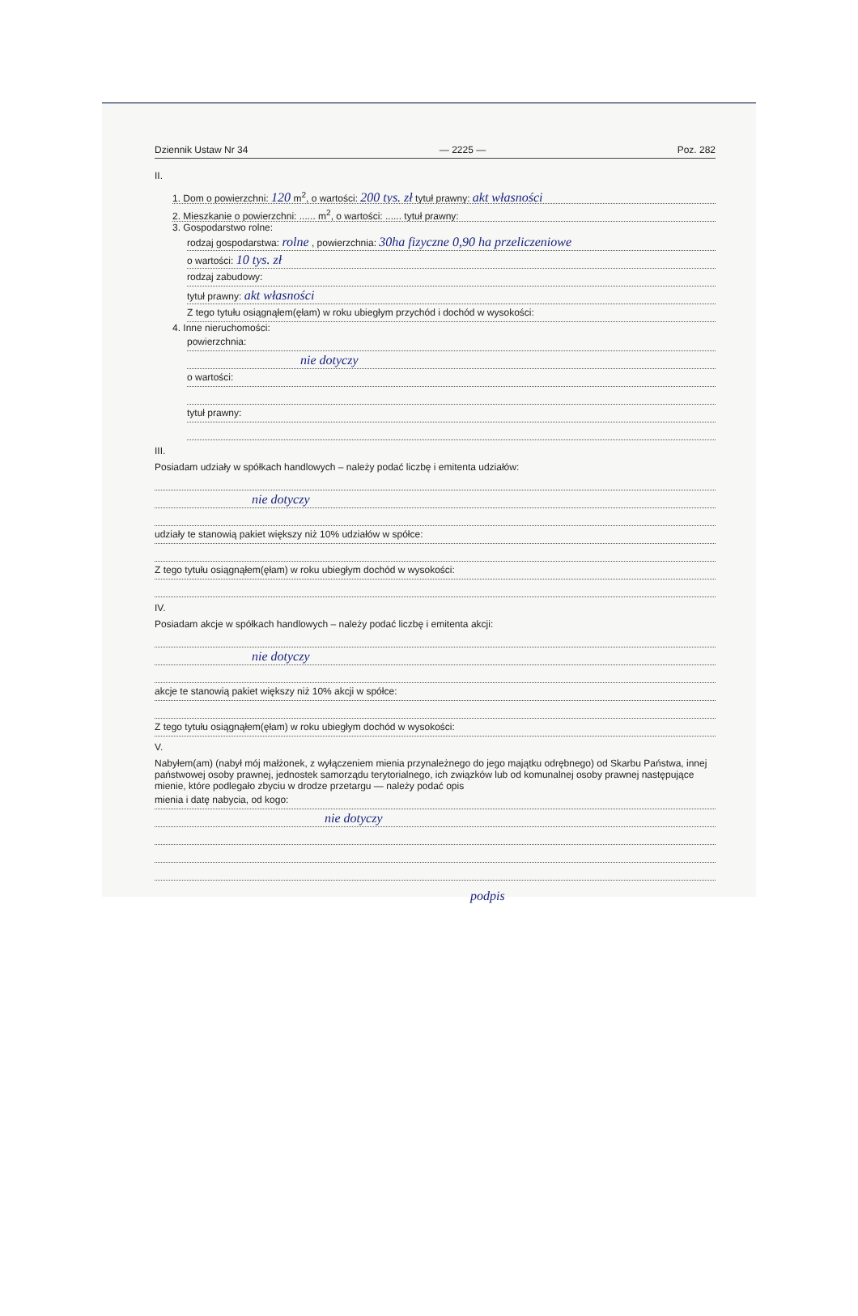Dziennik Ustaw Nr 34 — 2225 — Poz. 282
II.
1. Dom o powierzchni: 120 m<sup>2</sup>, o wartości: 200 tys. zł tytuł prawny: akt własności
2. Mieszkanie o powierzchni: ...... m<sup>2</sup>, o wartości: ...... tytuł prawny:
3. Gospodarstwo rolne:
rodzaj gospodarstwa: rolne , powierzchnia: 30ha fizyczne 0,90 ha przeliczeniowe
o wartości: 10 tys. zł
rodzaj zabudowy:
tytuł prawny: akt własności
Z tego tytułu osiągnąłem(ęłam) w roku ubiegłym przychód i dochód w wysokości:
4. Inne nieruchomości:
powierzchnia:
nie dotyczy
o wartości:
tytuł prawny:
III.
Posiadam udziały w spółkach handlowych – należy podać liczbę i emitenta udziałów:
nie dotyczy
udziały te stanowią pakiet większy niż 10% udziałów w spółce:
Z tego tytułu osiągnąłem(ęłam) w roku ubiegłym dochód w wysokości:
IV.
Posiadam akcje w spółkach handlowych – należy podać liczbę i emitenta akcji:
nie dotyczy
akcje te stanowią pakiet większy niż 10% akcji w spółce:
Z tego tytułu osiągnąłem(ęłam) w roku ubiegłym dochód w wysokości:
V.
Nabyłem(am) (nabył mój małżonek, z wyłączeniem mienia przynależnego do jego majątku odrębnego) od Skarbu Państwa, innej państwowej osoby prawnej, jednostek samorządu terytorialnego, ich związków lub od komunalnej osoby prawnej następujące mienie, które podlegało zbyciu w drodze przetargu — należy podać opis
mienia i datę nabycia, od kogo:
nie dotyczy
podpis